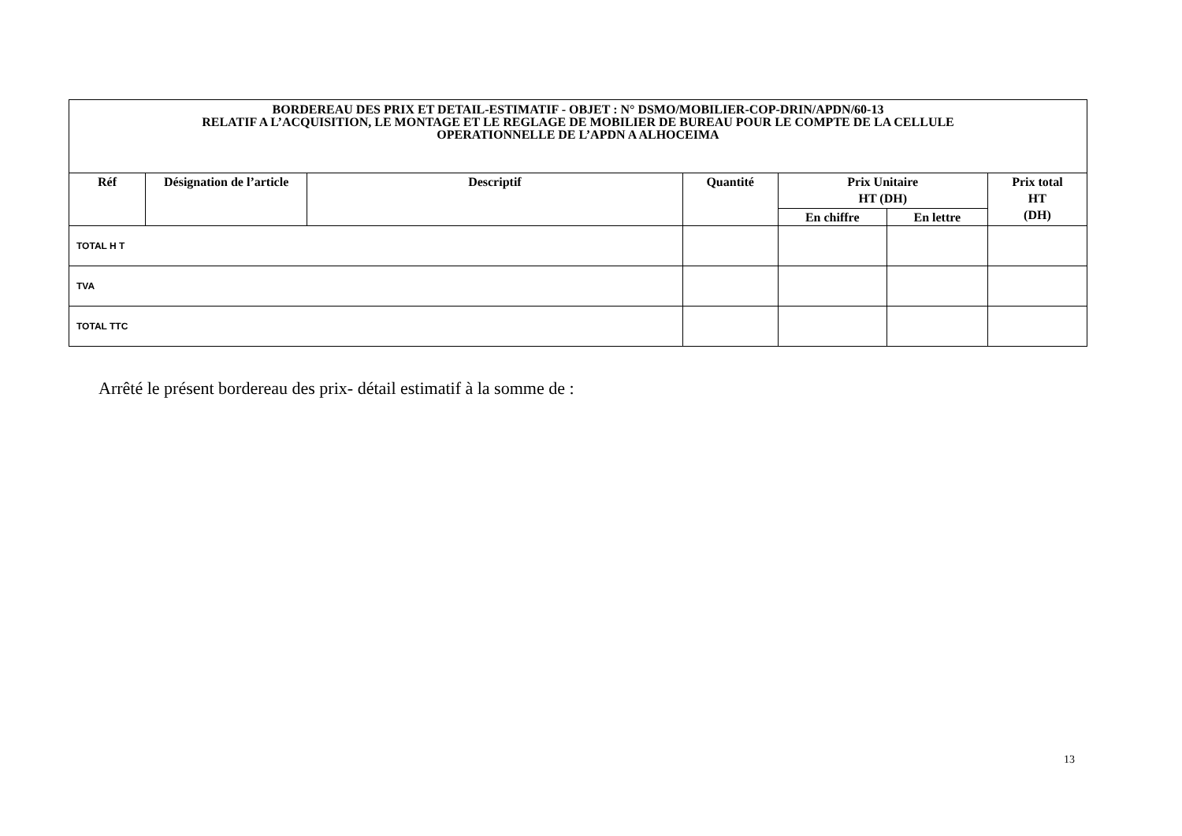| BORDEREAU DES PRIX ET DETAIL-ESTIMATIF - OBJET : N° DSMO/MOBILIER-COP-DRIN/APDN/60-13 RELATIF A L’ACQUISITION, LE MONTAGE ET LE REGLAGE DE MOBILIER DE BUREAU POUR LE COMPTE DE LA CELLULE OPERATIONNELLE DE L’APDN A ALHOCEIMA | | | | | | |
| Réf | Désignation de l’article | Descriptif | Quantité | Prix Unitaire HT (DH) | | Prix total HT (DH) |
| | | | | En chiffre | En lettre | |
| TOTAL H T | | | | | | |
| TVA | | | | | | |
| TOTAL TTC | | | | | | |
Arrêté le présent bordereau des prix- détail estimatif à la somme de :
13